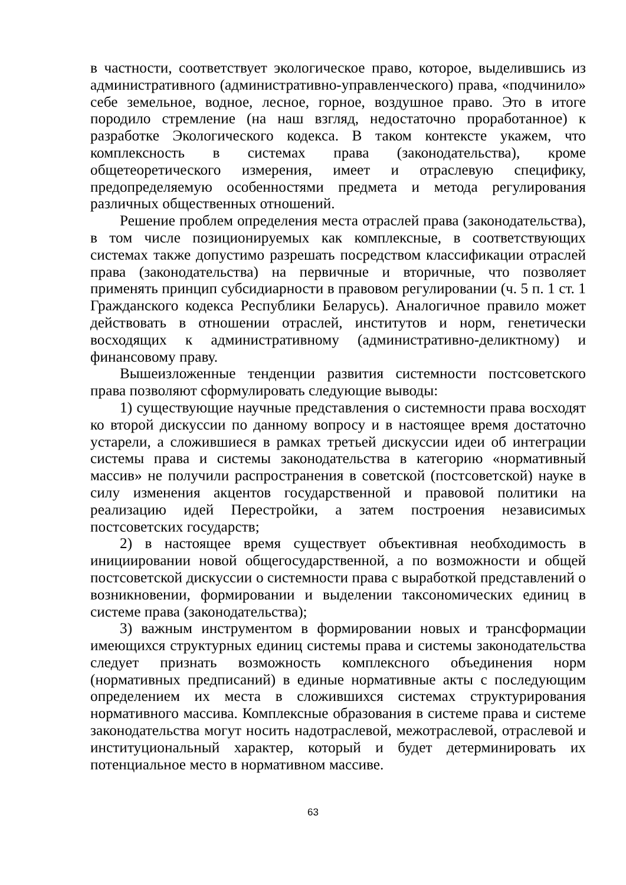в частности, соответствует экологическое право, которое, выделившись из административного (административно-управленческого) права, «подчинило» себе земельное, водное, лесное, горное, воздушное право. Это в итоге породило стремление (на наш взгляд, недостаточно проработанное) к разработке Экологического кодекса. В таком контексте укажем, что комплексность в системах права (законодательства), кроме общетеоретического измерения, имеет и отраслевую специфику, предопределяемую особенностями предмета и метода регулирования различных общественных отношений.
Решение проблем определения места отраслей права (законодательства), в том числе позиционируемых как комплексные, в соответствующих системах также допустимо разрешать посредством классификации отраслей права (законодательства) на первичные и вторичные, что позволяет применять принцип субсидиарности в правовом регулировании (ч. 5 п. 1 ст. 1 Гражданского кодекса Республики Беларусь). Аналогичное правило может действовать в отношении отраслей, институтов и норм, генетически восходящих к административному (административно-деликтному) и финансовому праву.
Вышеизложенные тенденции развития системности постсоветского права позволяют сформулировать следующие выводы:
1) существующие научные представления о системности права восходят ко второй дискуссии по данному вопросу и в настоящее время достаточно устарели, а сложившиеся в рамках третьей дискуссии идеи об интеграции системы права и системы законодательства в категорию «нормативный массив» не получили распространения в советской (постсоветской) науке в силу изменения акцентов государственной и правовой политики на реализацию идей Перестройки, а затем построения независимых постсоветских государств;
2) в настоящее время существует объективная необходимость в инициировании новой общегосударственной, а по возможности и общей постсоветской дискуссии о системности права с выработкой представлений о возникновении, формировании и выделении таксономических единиц в системе права (законодательства);
3) важным инструментом в формировании новых и трансформации имеющихся структурных единиц системы права и системы законодательства следует признать возможность комплексного объединения норм (нормативных предписаний) в единые нормативные акты с последующим определением их места в сложившихся системах структурирования нормативного массива. Комплексные образования в системе права и системе законодательства могут носить надотраслевой, межотраслевой, отраслевой и институциональный характер, который и будет детерминировать их потенциальное место в нормативном массиве.
63